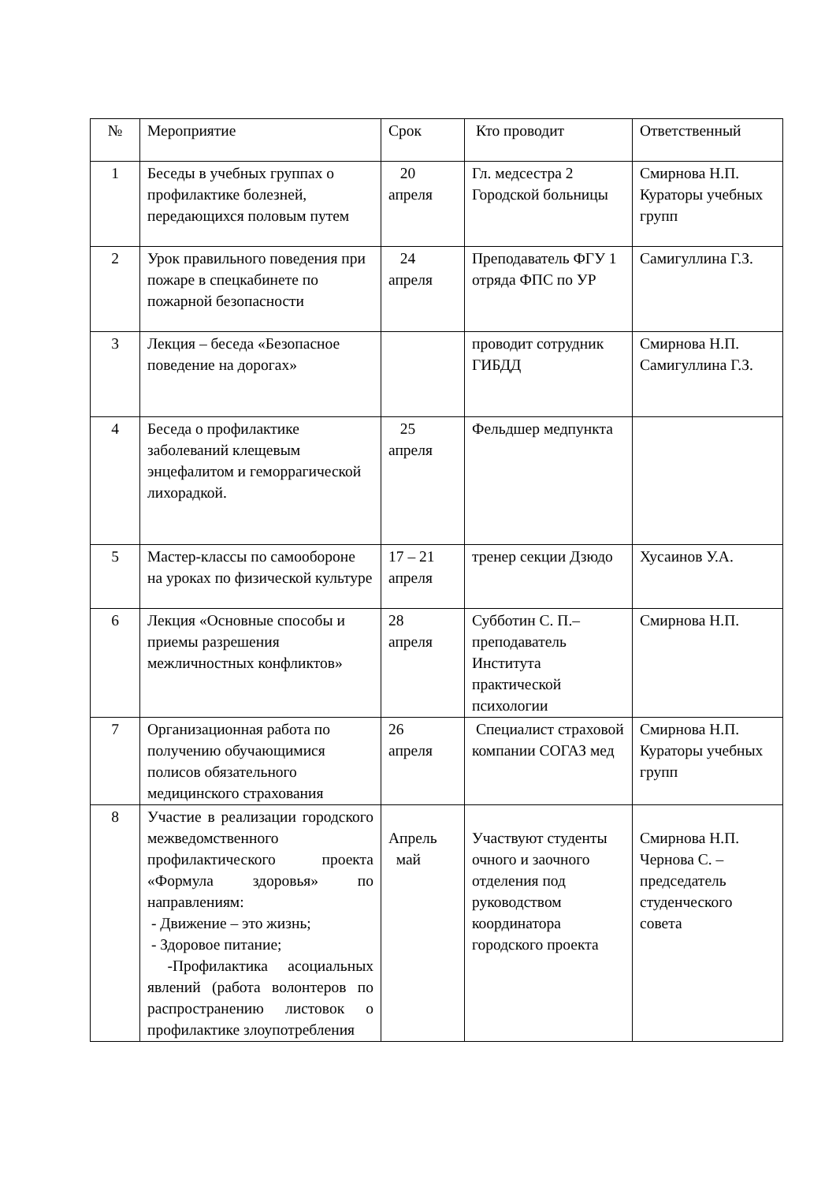| № | Мероприятие | Срок | Кто проводит | Ответственный |
| 1 | Беседы в учебных группах о профилактике болезней, передающихся половым путем | 20 апреля | Гл. медсестра 2 Городской больницы | Смирнова Н.П. Кураторы учебных групп |
| 2 | Урок правильного поведения при пожаре в спецкабинете по пожарной безопасности | 24 апреля | Преподаватель ФГУ 1 отряда ФПС по УР | Самигуллина Г.З. |
| 3 | Лекция – беседа «Безопасное поведение на дорогах» | | проводит сотрудник ГИБДД | Смирнова Н.П. Самигуллина Г.З. |
| 4 | Беседа о профилактике заболеваний клещевым энцефалитом и геморрагической лихорадкой. | 25 апреля | Фельдшер медпункта | |
| 5 | Мастер-классы по самообороне на уроках по физической культуре | 17 – 21 апреля | тренер секции Дзюдо | Хусаинов У.А. |
| 6 | Лекция «Основные способы и приемы разрешения межличностных конфликтов» | 28 апреля | Субботин С. П.– преподаватель Института практической психологии | Смирнова Н.П. |
| 7 | Организационная работа по получению обучающимися полисов обязательного медицинского страхования | 26 апреля | Специалист страховой компании СОГАЗ мед | Смирнова Н.П. Кураторы учебных групп |
| 8 | Участие в реализации городского межведомственного профилактического проекта «Формула здоровья» по направлениям: - Движение – это жизнь; - Здоровое питание; -Профилактика асоциальных явлений (работа волонтеров по распространению листовок о профилактике злоупотребления | Апрель май | Участвуют студенты очного и заочного отделения под руководством координатора городского проекта | Смирнова Н.П. Чернова С. – председатель студенческого совета |